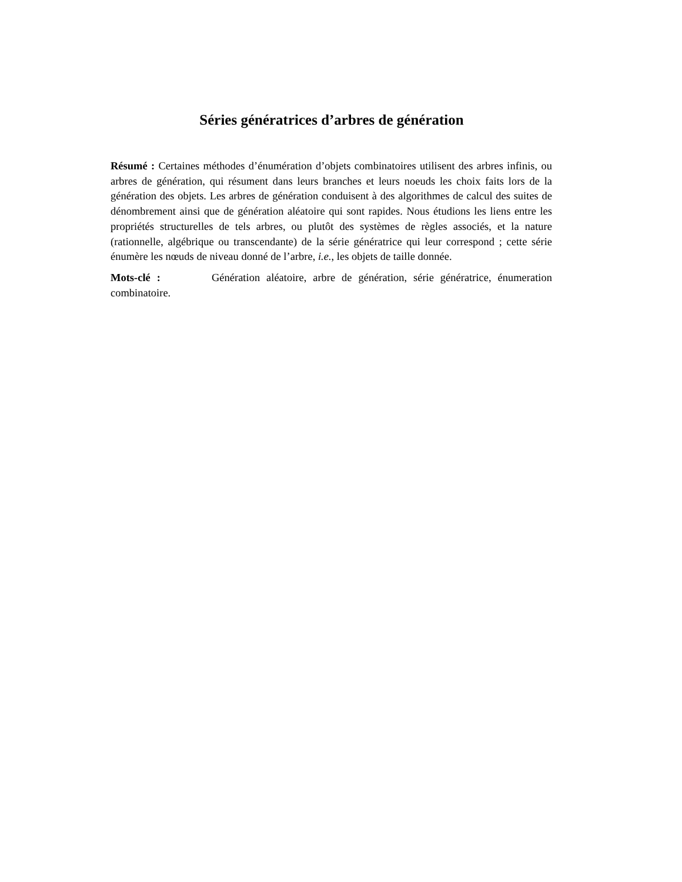Séries génératrices d’arbres de génération
Résumé : Certaines méthodes d’énumération d’objets combinatoires utilisent des arbres infinis, ou arbres de génération, qui résument dans leurs branches et leurs noeuds les choix faits lors de la génération des objets. Les arbres de génération conduisent à des algorithmes de calcul des suites de dénombrement ainsi que de génération aléatoire qui sont rapides. Nous étudions les liens entre les propriétés structurelles de tels arbres, ou plutôt des systèmes de règles associés, et la nature (rationnelle, algébrique ou transcendante) de la série génératrice qui leur correspond ; cette série énumère les nœuds de niveau donné de l’arbre, i.e., les objets de taille donnée.
Mots-clé : Génération aléatoire, arbre de génération, série génératrice, énumeration combinatoire.